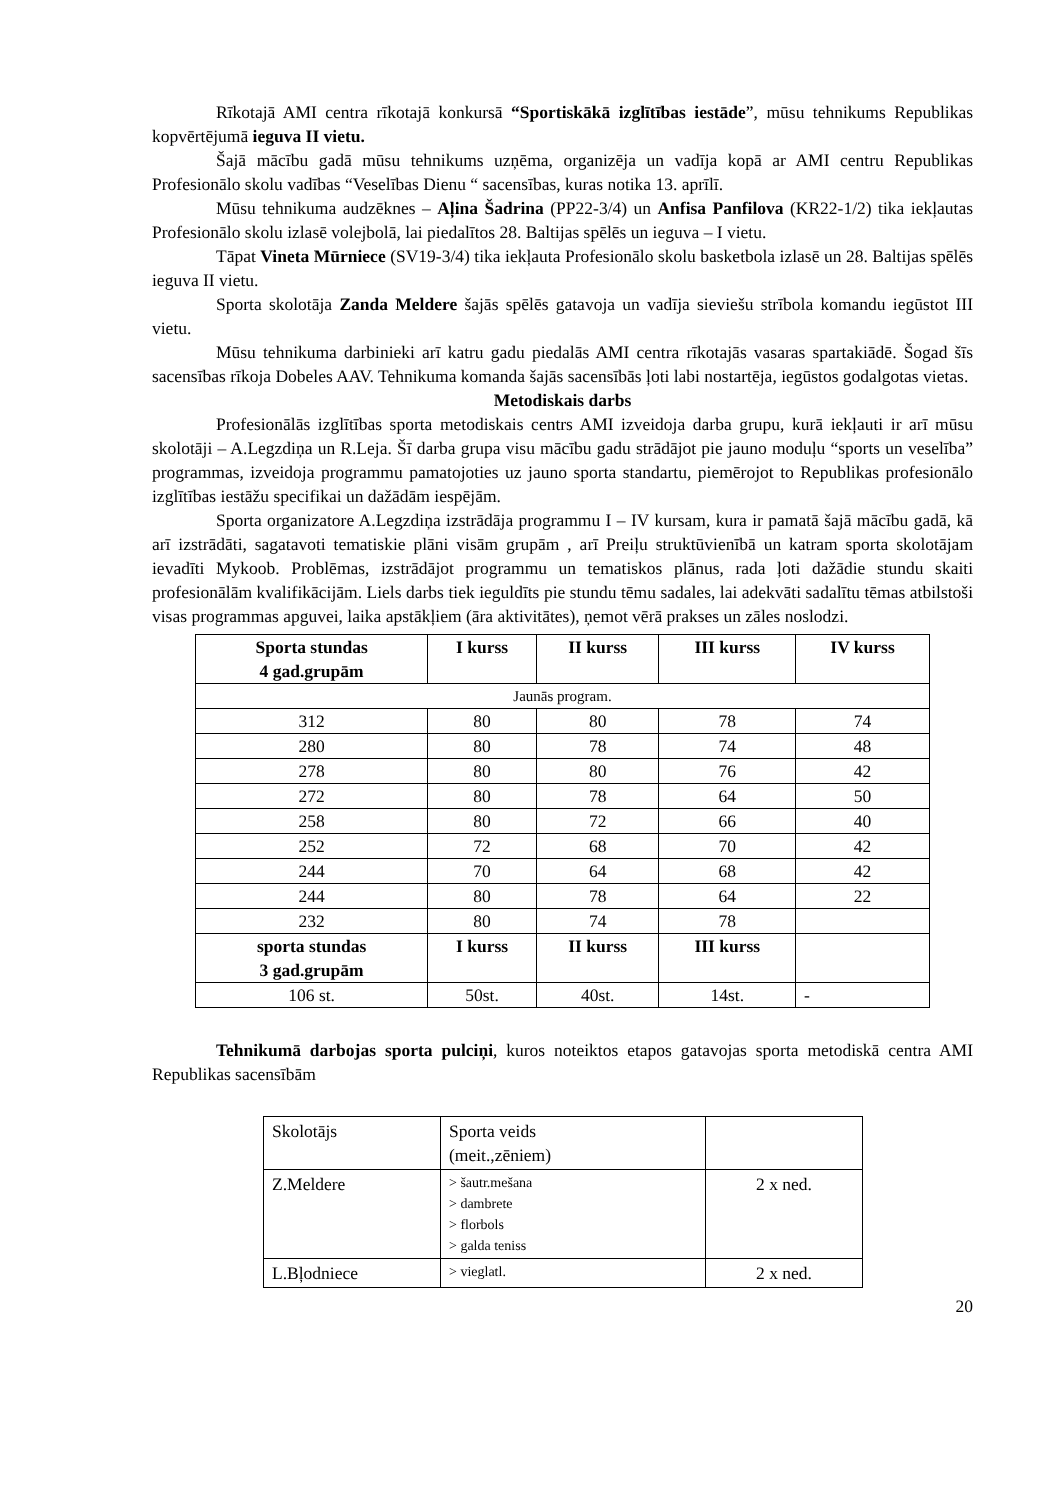Rīkotajā AMI centra rīkotajā konkursā “Sportiskākā izglītības iestāde”, mūsu tehnikums Republikas kopvērtējumā ieguva II vietu.
Šajā mācību gadā mūsu tehnikums uzņēma, organizēja un vadīja kopā ar AMI centru Republikas Profesionālo skolu vadības “Veselības Dienu “ sacensības, kuras notika 13. aprīlī.
Mūsu tehnikuma audzēknes – Aļina Šadrina (PP22-3/4) un Anfisa Panfilova (KR22-1/2) tika iekļautas Profesionālo skolu izlasē volejbolā, lai piedalītos 28. Baltijas spēlēs un ieguva – I vietu.
Tāpat Vineta Mūrniece (SV19-3/4) tika iekļauta Profesionālo skolu basketbola izlasē un 28. Baltijas spēlēs ieguva II vietu.
Sporta skolotāja Zanda Meldere šajās spēlēs gatavoja un vadīja sieviešu strībola komandu iegūstot III vietu.
Mūsu tehnikuma darbinieki arī katru gadu piedalās AMI centra rīkotajās vasaras spartakiādē. Šogad šīs sacensības rīkoja Dobeles AAV. Tehnikuma komanda šajās sacensībās ļoti labi nostartēja, iegūstos godalgotas vietas.
Metodiskais darbs
Profesionālās izglītības sporta metodiskais centrs AMI izveidoja darba grupu, kurā iekļauti ir arī mūsu skolotāji – A.Legzdiņa un R.Leja. Šī darba grupa visu mācību gadu strādājot pie jauno moduļu “sports un veselība” programmas, izveidoja programmu pamatojoties uz jauno sporta standartu, piemērojot to Republikas profesionālo izglītības iestāžu specifikai un dažādām iespējām.
Sporta organizatore A.Legzdiņa izstrādāja programmu I – IV kursam, kura ir pamatā šajā mācību gadā, kā arī izstrādāti, sagatavoti tematiskie plāni visām grupām , arī Preiļu struktūvienībā un katram sporta skolotājam ievadīti Mykoob. Problēmas, izstrādājot programmu un tematiskos plānus, rada ļoti dažādie stundu skaiti profesionālām kvalifikācijām. Liels darbs tiek ieguldīts pie stundu tēmu sadales, lai adekvāti sadalītu tēmas atbilstoši visas programmas apguvei, laika apstākļiem (āra aktivitātes), ņemot vērā prakses un zāles noslodzi.
| Sporta stundas 4 gad.grupām | I kurss | II kurss | III kurss | IV kurss |
| --- | --- | --- | --- | --- |
| Jaunās program. | | | | |
| 312 | 80 | 80 | 78 | 74 |
| 280 | 80 | 78 | 74 | 48 |
| 278 | 80 | 80 | 76 | 42 |
| 272 | 80 | 78 | 64 | 50 |
| 258 | 80 | 72 | 66 | 40 |
| 252 | 72 | 68 | 70 | 42 |
| 244 | 70 | 64 | 68 | 42 |
| 244 | 80 | 78 | 64 | 22 |
| 232 | 80 | 74 | 78 | |
| sporta stundas 3 gad.grupām | I kurss | II kurss | III kurss | |
| 106 st. | 50st. | 40st. | 14st. | - |
Tehnikumā darbojas sporta pulciņi, kuros noteiktos etapos gatavojas sporta metodiskā centra AMI Republikas sacensībām
| Skolotājs | Sporta veids (meit.,zēniem) | |
| Z.Meldere | > šautr.mešana > dambrete > florbols > galda teniss | 2 x ned. |
| L.Bļodniece | > vieglatl. | 2 x ned. |
20